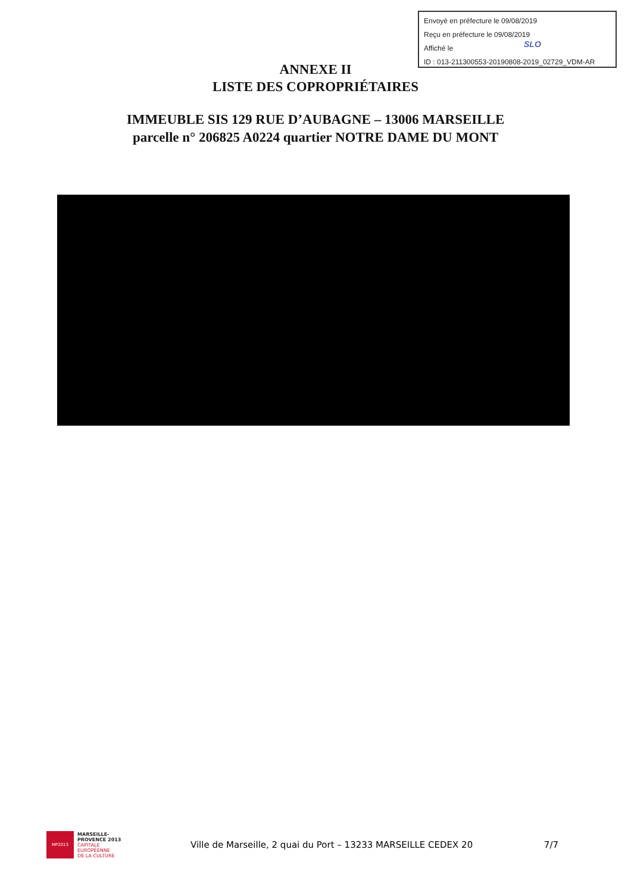Envoyé en préfecture le 09/08/2019
Reçu en préfecture le 09/08/2019
Affiché le
ID : 013-211300553-20190808-2019_02729_VDM-AR
SLO
ANNEXE II
LISTE DES COPROPRIÉTAIRES
IMMEUBLE SIS 129 RUE D’AUBAGNE – 13006 MARSEILLE
parcelle n° 206825 A0224 quartier NOTRE DAME DU MONT
MP2013
MARSEILLE-
PROVENCE 2013
CAPITALE
EUROPÉENNE
DE LA CULTURE
Ville de Marseille, 2 quai du Port – 13233 MARSEILLE CEDEX 20
7/7